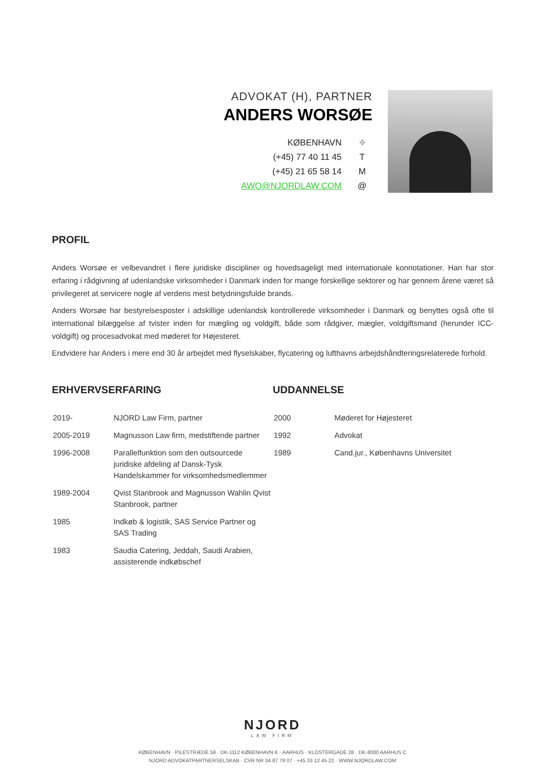ADVOKAT (H), PARTNER
ANDERS WORSØE
KØBENHAVN ⌖
(+45) 77 40 11 45 T
(+45) 21 65 58 14 M
AWO@NJORDLAW.COM @
PROFIL
Anders Worsøe er velbevandret i flere juridiske discipliner og hovedsageligt med internationale konnotationer. Han har stor erfaring i rådgivning af udenlandske virksomheder i Danmark inden for mange forskellige sektorer og har gennem årene været så privilegeret at servicere nogle af verdens mest betydningsfulde brands.
Anders Worsøe har bestyrelsesposter i adskillige udenlandsk kontrollerede virksomheder i Danmark og benyttes også ofte til international bilæggelse af tvister inden for mægling og voldgift, både som rådgiver, mægler, voldgiftsmand (herunder ICC-voldgift) og procesadvokat med møderet for Højesteret.
Endvidere har Anders i mere end 30 år arbejdet med flyselskaber, flycatering og lufthavns arbejdshåndteringsrelaterede forhold.
ERHVERVSERFARING
| 2019- | NJORD Law Firm, partner |
| 2005-2019 | Magnusson Law firm, medstiftende partner |
| 1996-2008 | Parallelfunktion som den outsourcede juridiske afdeling af Dansk-Tysk Handelskammer for virksomhedsmedlemmer |
| 1989-2004 | Qvist Stanbrook and Magnusson Wahlin Qvist Stanbrook, partner |
| 1985 | Indkøb & logistik, SAS Service Partner og SAS Trading |
| 1983 | Saudia Catering, Jeddah, Saudi Arabien, assisterende indkøbschef |
UDDANNELSE
| 2000 | Møderet for Højesteret |
| 1992 | Advokat |
| 1989 | Cand.jur., Københavns Universitet |
NJORD
LAW FIRM
KØBENHAVN · PILESTRÆDE 58 · DK-1112 KØBENHAVN K · AARHUS · KLOSTERGADE 28 · DK-8000 AARHUS C
NJORD ADVOKATPARTNERSELSKAB · CVR NR 34 87 78 07 · +45 33 12 45 22 · WWW.NJORDLAW.COM